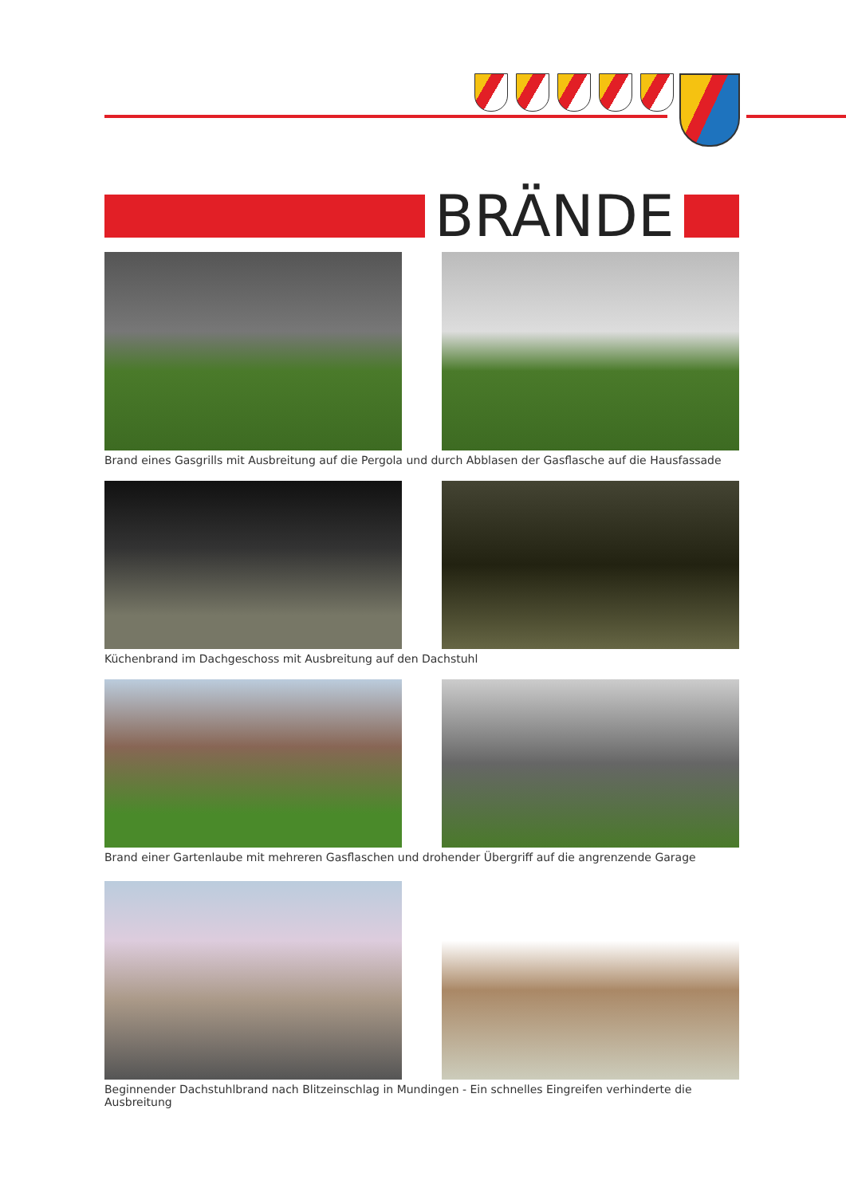BRÄNDE
Brand eines Gasgrills mit Ausbreitung auf die Pergola und durch Abblasen der Gasflasche auf die Hausfassade
Küchenbrand im Dachgeschoss mit Ausbreitung auf den Dachstuhl
Brand einer Gartenlaube mit mehreren Gasflaschen und drohender Übergriff auf die angrenzende Garage
Beginnender Dachstuhlbrand nach Blitzeinschlag in Mundingen - Ein schnelles Eingreifen verhinderte die Ausbreitung